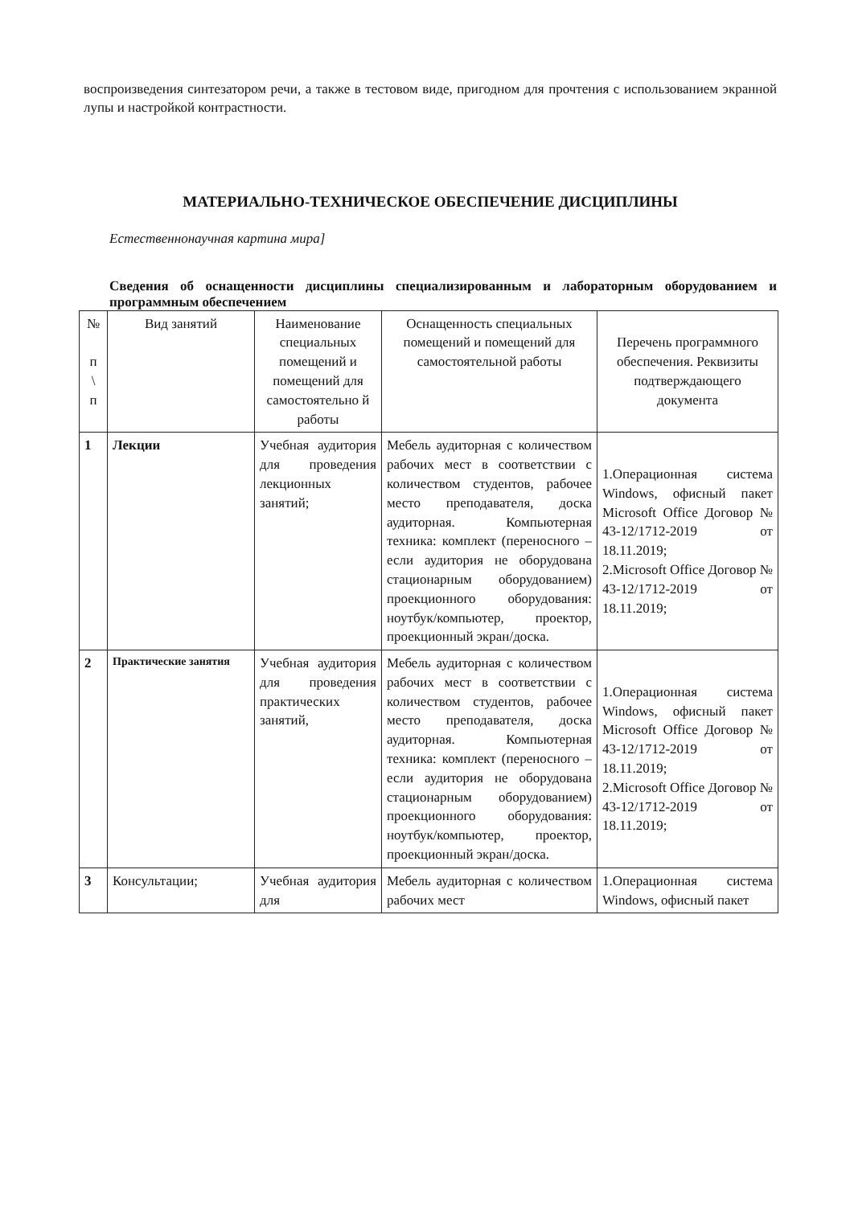воспроизведения синтезатором речи, а также в тестовом виде, пригодном для прочтения с использованием экранной лупы и настройкой контрастности.
МАТЕРИАЛЬНО-ТЕХНИЧЕСКОЕ ОБЕСПЕЧЕНИЕ ДИСЦИПЛИНЫ
Естественнонаучная картина мира]
Сведения об оснащенности дисциплины специализированным и лабораторным оборудованием и программным обеспечением
| № п \ п | Вид занятий | Наименование специальных помещений и помещений для самостоятельно й работы | Оснащенность специальных помещений и помещений для самостоятельной работы | Перечень программного обеспечения. Реквизиты подтверждающего документа |
| --- | --- | --- | --- | --- |
| 1 | Лекции | Учебная аудитория для проведения лекционных занятий; | Мебель аудиторная с количеством рабочих мест в соответствии с количеством студентов, рабочее место преподавателя, доска аудиторная. Компьютерная техника: комплект (переносного – если аудитория не оборудована стационарным оборудованием) проекционного оборудования: ноутбук/компьютер, проектор, проекционный экран/доска. | 1.Операционная система Windows, офисный пакет Microsoft Office Договор № 43-12/1712-2019 от 18.11.2019; 2.Microsoft Office Договор № 43-12/1712-2019 от 18.11.2019; |
| 2 | Практические занятия | Учебная аудитория для проведения практических занятий, | Мебель аудиторная с количеством рабочих мест в соответствии с количеством студентов, рабочее место преподавателя, доска аудиторная. Компьютерная техника: комплект (переносного – если аудитория не оборудована стационарным оборудованием) проекционного оборудования: ноутбук/компьютер, проектор, проекционный экран/доска. | 1.Операционная система Windows, офисный пакет Microsoft Office Договор № 43-12/1712-2019 от 18.11.2019; 2.Microsoft Office Договор № 43-12/1712-2019 от 18.11.2019; |
| 3 | Консультации; | Учебная аудитория для | Мебель аудиторная с количеством рабочих мест | 1.Операционная система Windows, офисный пакет |